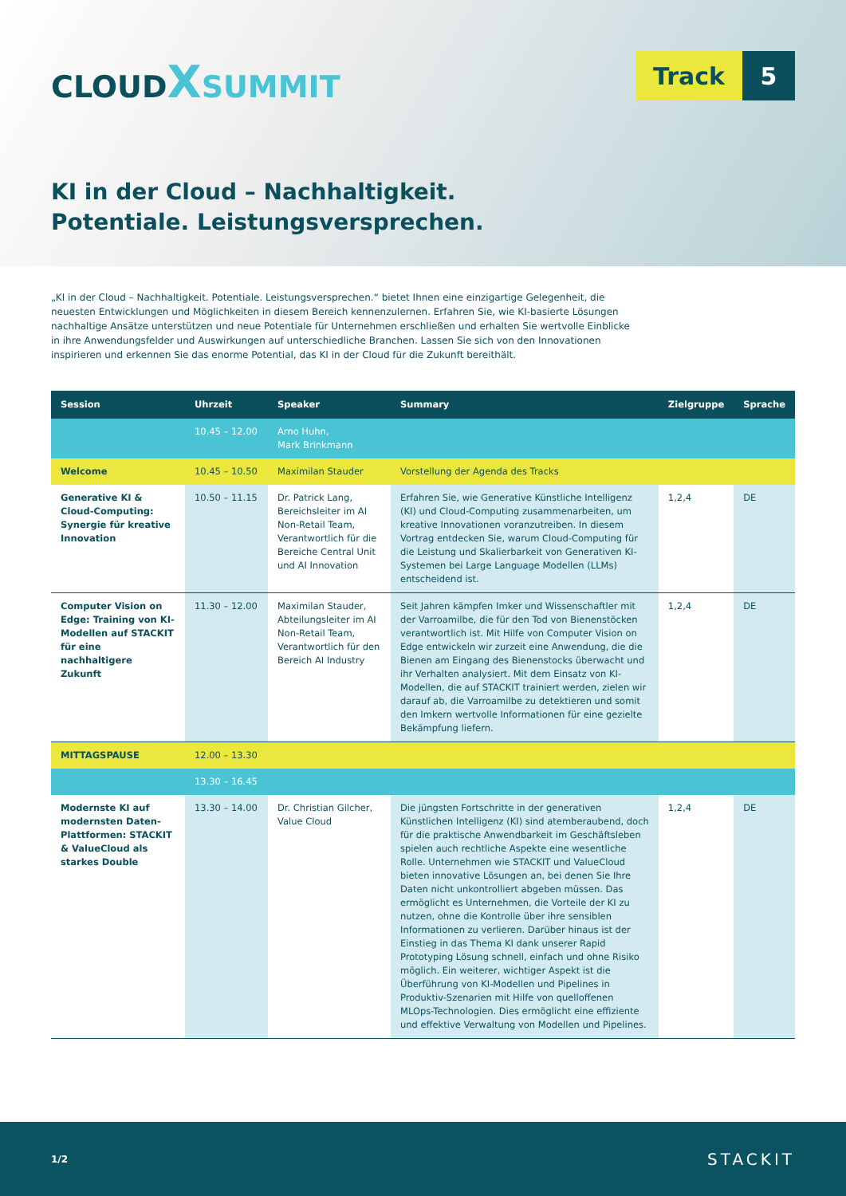CLOUD XSUMMIT
Track 5
KI in der Cloud – Nachhaltigkeit.
Potentiale. Leistungsversprechen.
„KI in der Cloud – Nachhaltigkeit. Potentiale. Leistungsversprechen.“ bietet Ihnen eine einzigartige Gelegenheit, die neuesten Entwicklungen und Möglichkeiten in diesem Bereich kennenzulernen. Erfahren Sie, wie KI-basierte Lösungen nachhaltige Ansätze unterstützen und neue Potentiale für Unternehmen erschließen und erhalten Sie wertvolle Einblicke in ihre Anwendungsfelder und Auswirkungen auf unterschiedliche Branchen. Lassen Sie sich von den Innovationen inspirieren und erkennen Sie das enorme Potential, das KI in der Cloud für die Zukunft bereithält.
| Session | Uhrzeit | Speaker | Summary | Zielgruppe | Sprache |
| --- | --- | --- | --- | --- | --- |
| | 10.45 – 12.00 | Arno Huhn, Mark Brinkmann | | | |
| Welcome | 10.45 – 10.50 | Maximilan Stauder | Vorstellung der Agenda des Tracks | | |
| Generative KI & Cloud-Computing: Synergie für kreative Innovation | 10.50 – 11.15 | Dr. Patrick Lang, Bereichsleiter im AI Non-Retail Team, Verantwortlich für die Bereiche Central Unit und AI Innovation | Erfahren Sie, wie Generative Künstliche Intelligenz (KI) und Cloud-Computing zusammenarbeiten, um kreative Innovationen voranzutreiben. In diesem Vortrag entdecken Sie, warum Cloud-Computing für die Leistung und Skalierbarkeit von Generativen KI-Systemen bei Large Language Modellen (LLMs) entscheidend ist. | 1,2,4 | DE |
| Computer Vision on Edge: Training von KI-Modellen auf STACKIT für eine nachhaltigere Zukunft | 11.30 – 12.00 | Maximilan Stauder, Abteilungsleiter im AI Non-Retail Team, Verantwortlich für den Bereich AI Industry | Seit Jahren kämpfen Imker und Wissenschaftler mit der Varroamilbe, die für den Tod von Bienenstöcken verantwortlich ist. Mit Hilfe von Computer Vision on Edge entwickeln wir zurzeit eine Anwendung, die die Bienen am Eingang des Bienenstocks überwacht und ihr Verhalten analysiert. Mit dem Einsatz von KI-Modellen, die auf STACKIT trainiert werden, zielen wir darauf ab, die Varroamilbe zu detektieren und somit den Imkern wertvolle Informationen für eine gezielte Bekämpfung liefern. | 1,2,4 | DE |
| MITTAGSPAUSE | 12.00 – 13.30 | | | | |
| | 13.30 – 16.45 | | | | |
| Modernste KI auf modernsten Daten-Plattformen: STACKIT & ValueCloud als starkes Double | 13.30 – 14.00 | Dr. Christian Gilcher, Value Cloud | Die jüngsten Fortschritte in der generativen Künstlichen Intelligenz (KI) sind atemberaubend, doch für die praktische Anwendbarkeit im Geschäftsleben spielen auch rechtliche Aspekte eine wesentliche Rolle. Unternehmen wie STACKIT und ValueCloud bieten innovative Lösungen an, bei denen Sie Ihre Daten nicht unkontrolliert abgeben müssen. Das ermöglicht es Unternehmen, die Vorteile der KI zu nutzen, ohne die Kontrolle über ihre sensiblen Informationen zu verlieren. Darüber hinaus ist der Einstieg in das Thema KI dank unserer Rapid Prototyping Lösung schnell, einfach und ohne Risiko möglich. Ein weiterer, wichtiger Aspekt ist die Überführung von KI-Modellen und Pipelines in Produktiv-Szenarien mit Hilfe von quelloffenen MLOps-Technologien. Dies ermöglicht eine effiziente und effektive Verwaltung von Modellen und Pipelines. | 1,2,4 | DE |
1/2 STACKIT